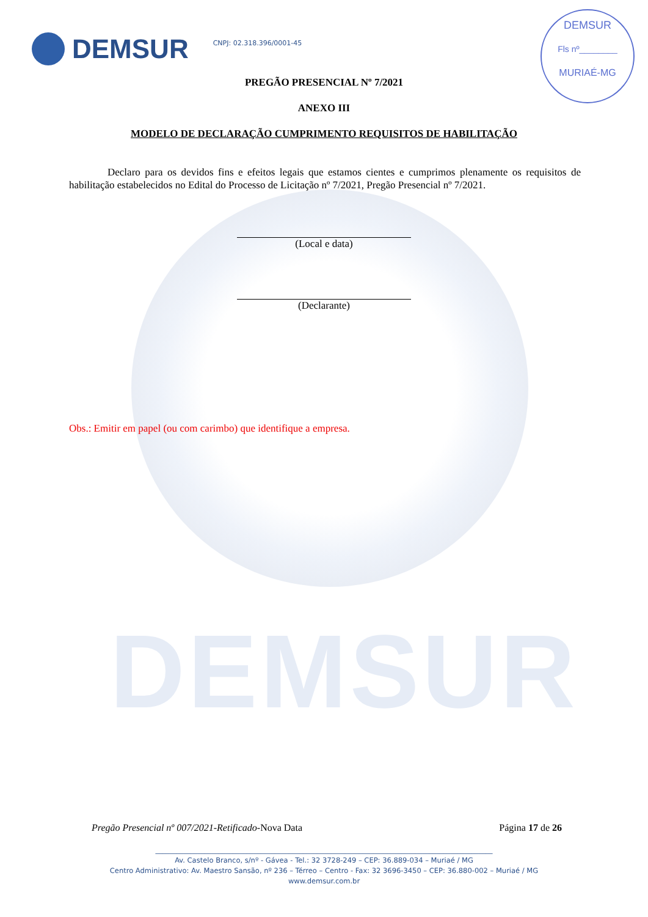DEMSUR
DEMSUR
CNPJ: 02.318.396/0001-45
DEMSUR
Fls nº________
MURIAÉ-MG
PREGÃO PRESENCIAL Nº 7/2021
ANEXO III
MODELO DE DECLARAÇÃO CUMPRIMENTO REQUISITOS DE HABILITAÇÃO
Declaro para os devidos fins e efeitos legais que estamos cientes e cumprimos plenamente os requisitos de habilitação estabelecidos no Edital do Processo de Licitação nº 7/2021, Pregão Presencial nº 7/2021.
(Local e data)
(Declarante)
Obs.: Emitir em papel (ou com carimbo) que identifique a empresa.
Pregão Presencial nº 007/2021-Retificado-Nova Data Página 17 de 26
________________________________________________________________________________________________
Av. Castelo Branco, s/nº - Gávea - Tel.: 32 3728-249 – CEP: 36.889-034 – Muriaé / MG
Centro Administrativo: Av. Maestro Sansão, nº 236 – Térreo – Centro - Fax: 32 3696-3450 – CEP: 36.880-002 – Muriaé / MG
www.demsur.com.br